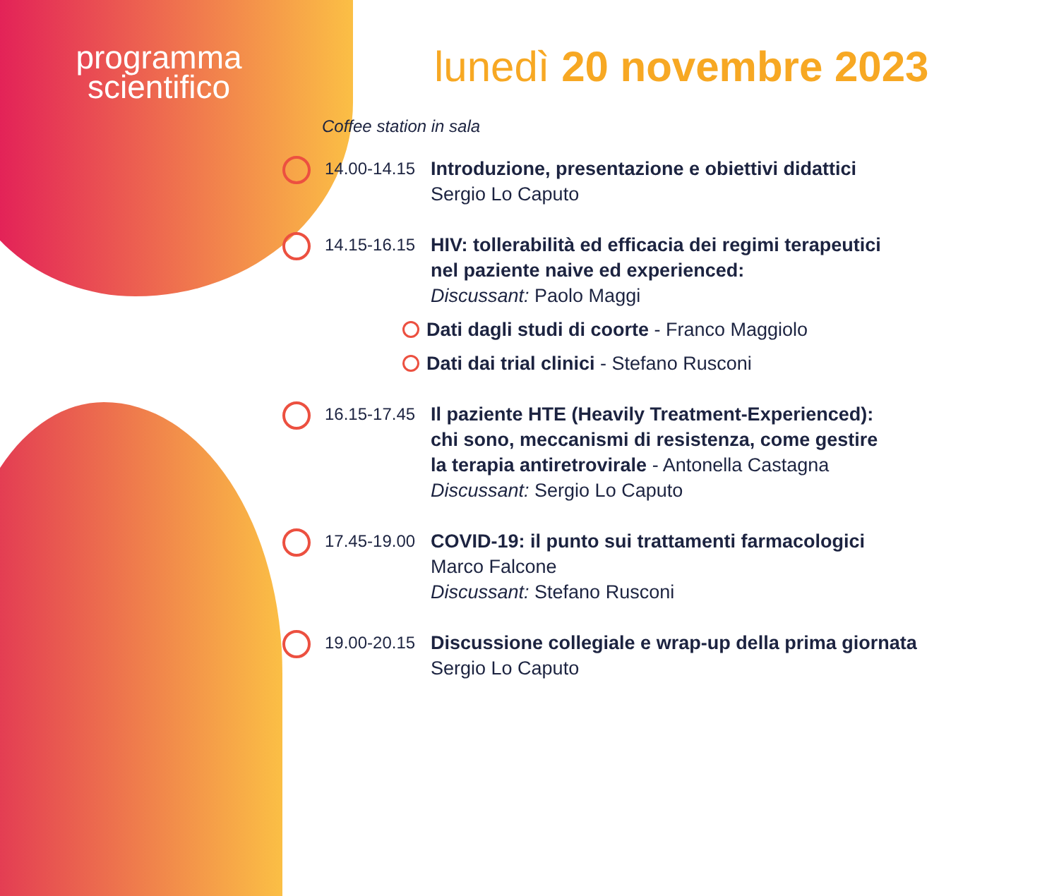programma
scientifico
lunedì 20 novembre 2023
Coffee station in sala
14.00-14.15
Introduzione, presentazione e obiettivi didattici
Sergio Lo Caputo
14.15-16.15
HIV: tollerabilità ed efficacia dei regimi terapeutici
nel paziente naive ed experienced:
Discussant: Paolo Maggi
Dati dagli studi di coorte - Franco Maggiolo
Dati dai trial clinici - Stefano Rusconi
16.15-17.45
Il paziente HTE (Heavily Treatment-Experienced):
chi sono, meccanismi di resistenza, come gestire
la terapia antiretrovirale - Antonella Castagna
Discussant: Sergio Lo Caputo
17.45-19.00
COVID-19: il punto sui trattamenti farmacologici
Marco Falcone
Discussant: Stefano Rusconi
19.00-20.15
Discussione collegiale e wrap-up della prima giornata
Sergio Lo Caputo